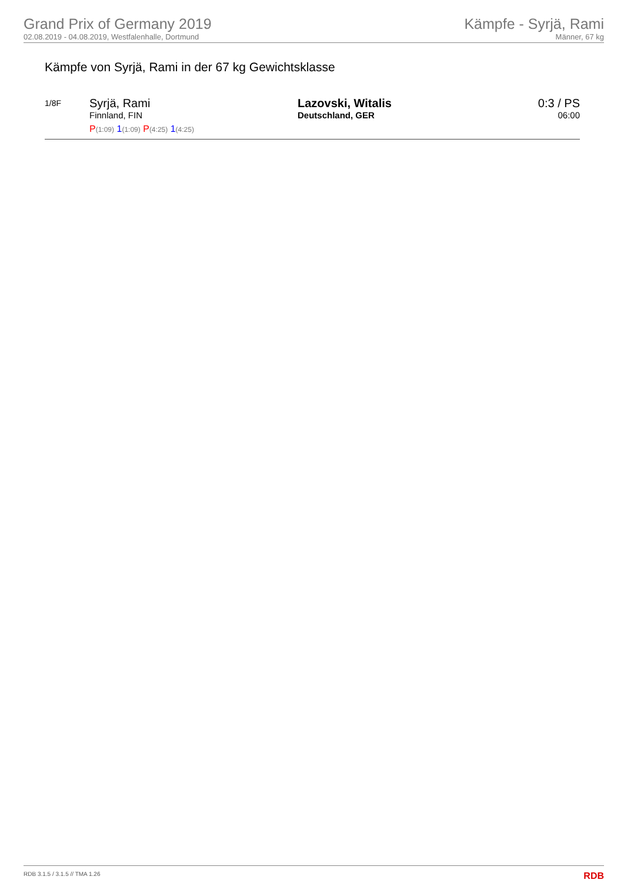Grand Prix of Germany 2019
02.08.2019 - 04.08.2019, Westfalenhalle, Dortmund
Kämpfe - Syrjä, Rami
Männer, 67 kg
Kämpfe von Syrjä, Rami in der 67 kg Gewichtsklasse
| 1/8F | Syrjä, Rami Finnland, FIN P (1:09) 1 (1:09) P (4:25) 1 (4:25) | Lazovski, Witalis Deutschland, GER | 0:3 / PS 06:00 |
RDB 3.1.5 / 3.1.5 // TMA 1.26 RDB